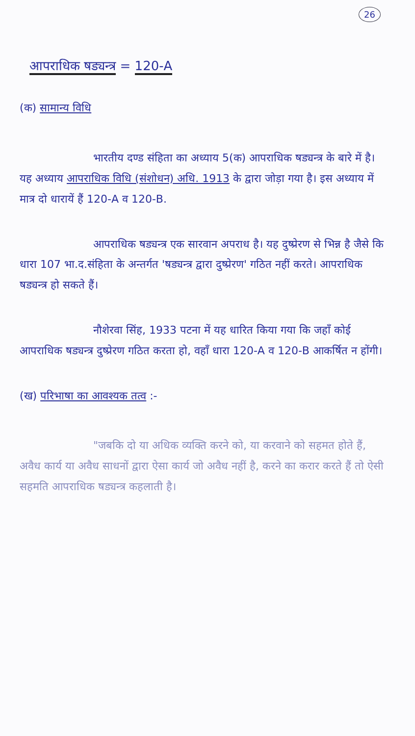26
आपराधिक षड्यन्त्र = 120-A
(क) सामान्य विधि
भारतीय दण्ड संहिता का अध्याय 5(क) आपराधिक षड्यन्त्र के बारे में है। यह अध्याय आपराधिक विधि (संशोधन) अधि. 1913 के द्वारा जोड़ा गया है। इस अध्याय में मात्र दो धारायें हैं 120-A व 120-B.
आपराधिक षड्यन्त्र एक सारवान अपराध है। यह दुष्प्रेरण से भिन्न है जैसे कि धारा 107 भा.द.संहिता के अन्तर्गत 'षड्यन्त्र द्वारा दुष्प्रेरण' गठित नहीं करते। आपराधिक षड्यन्त्र हो सकते हैं।
नौशेरवा सिंह, 1933 पटना में यह धारित किया गया कि जहाँ कोई आपराधिक षड्यन्त्र दुष्प्रेरण गठित करता हो, वहाँ धारा 120-A व 120-B आकर्षित न होंगी।
(ख) परिभाषा का आवश्यक तत्व :-
"जबकि दो या अधिक व्यक्ति करने को, या करवाने को सहमत होते हैं, अवैध कार्य या अवैध साधनों द्वारा ऐसा कार्य जो अवैध नहीं है, करने का करार करते हैं तो ऐसी सहमति आपराधिक षड्यन्त्र कहलाती है।